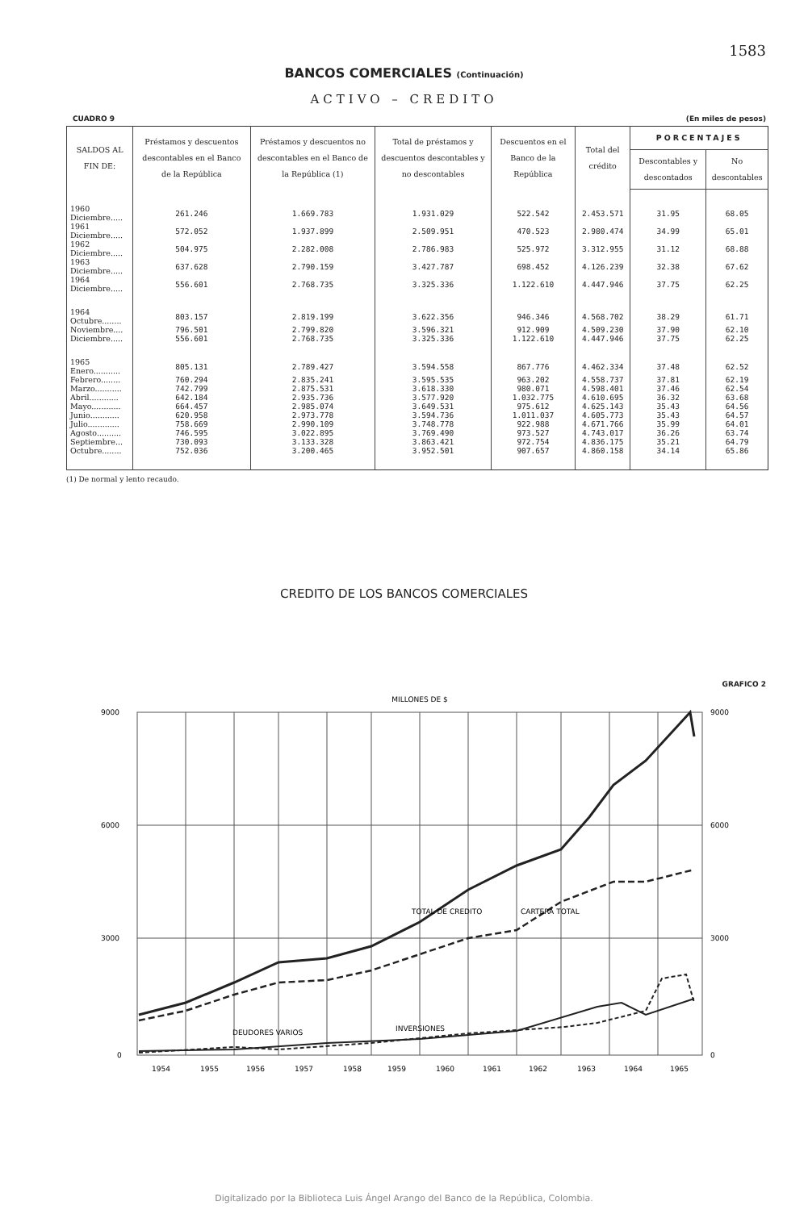1583
BANCOS COMERCIALES (Continuación)
ACTIVO – CREDITO
CUADRO 9 (En miles de pesos)
| SALDOS AL FIN DE: | Préstamos y descuentos descontables en el Banco de la República | Préstamos y descuentos no descontables en el Banco de la República (1) | Total de préstamos y descuentos descontables y no descontables | Descuentos en el Banco de la República | Total del crédito | PORCENTAJES | |
| --- | --- | --- | --- | --- | --- | --- | --- |
| | | | | | | Descontables y descontados | No descontables |
| 1960 Diciembre..... | 261.246 | 1.669.783 | 1.931.029 | 522.542 | 2.453.571 | 31.95 | 68.05 |
| 1961 Diciembre..... | 572.052 | 1.937.899 | 2.509.951 | 470.523 | 2.980.474 | 34.99 | 65.01 |
| 1962 Diciembre..... | 504.975 | 2.282.008 | 2.786.983 | 525.972 | 3.312.955 | 31.12 | 68.88 |
| 1963 Diciembre..... | 637.628 | 2.790.159 | 3.427.787 | 698.452 | 4.126.239 | 32.38 | 67.62 |
| 1964 Diciembre..... | 556.601 | 2.768.735 | 3.325.336 | 1.122.610 | 4.447.946 | 37.75 | 62.25 |
| 1964 Octubre........ | 803.157 | 2.819.199 | 3.622.356 | 946.346 | 4.568.702 | 38.29 | 61.71 |
| Noviembre.... | 796.501 | 2.799.820 | 3.596.321 | 912.909 | 4.509.230 | 37.90 | 62.10 |
| Diciembre..... | 556.601 | 2.768.735 | 3.325.336 | 1.122.610 | 4.447.946 | 37.75 | 62.25 |
| 1965 Enero........... | 805.131 | 2.789.427 | 3.594.558 | 867.776 | 4.462.334 | 37.48 | 62.52 |
| Febrero........ | 760.294 | 2.835.241 | 3.595.535 | 963.202 | 4.558.737 | 37.81 | 62.19 |
| Marzo........... | 742.799 | 2.875.531 | 3.618.330 | 980.071 | 4.598.401 | 37.46 | 62.54 |
| Abril............ | 642.184 | 2.935.736 | 3.577.920 | 1.032.775 | 4.610.695 | 36.32 | 63.68 |
| Mayo............ | 664.457 | 2.985.074 | 3.649.531 | 975.612 | 4.625.143 | 35.43 | 64.56 |
| Junio............ | 620.958 | 2.973.778 | 3.594.736 | 1.011.037 | 4.605.773 | 35.43 | 64.57 |
| Julio............. | 758.669 | 2.990.109 | 3.748.778 | 922.988 | 4.671.766 | 35.99 | 64.01 |
| Agosto.......... | 746.595 | 3.022.895 | 3.769.490 | 973.527 | 4.743.017 | 36.26 | 63.74 |
| Septiembre... | 730.093 | 3.133.328 | 3.863.421 | 972.754 | 4.836.175 | 35.21 | 64.79 |
| Octubre........ | 752.036 | 3.200.465 | 3.952.501 | 907.657 | 4.860.158 | 34.14 | 65.86 |
(1) De normal y lento recaudo.
CREDITO DE LOS BANCOS COMERCIALES
GRAFICO 2
MILLONES DE $
9000
6000
3000
0
9000
6000
3000
0
TOTAL DE CREDITO
CARTERA TOTAL
DEUDORES VARIOS
INVERSIONES
1954
1955
1956
1957
1958
1959
1960
1961
1962
1963
1964
1965
Digitalizado por la Biblioteca Luis Ángel Arango del Banco de la República, Colombia.